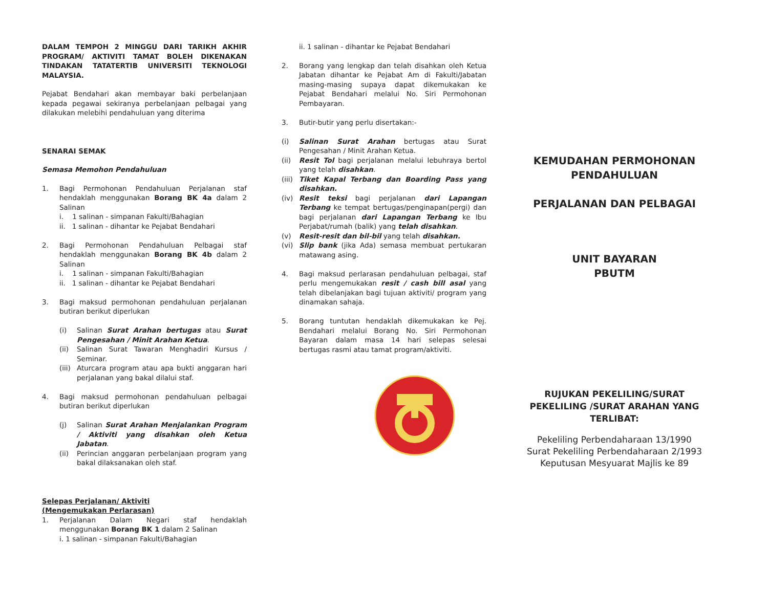DALAM TEMPOH 2 MINGGU DARI TARIKH AKHIR PROGRAM/ AKTIVITI TAMAT BOLEH DIKENAKAN TINDAKAN TATATERTIB UNIVERSITI TEKNOLOGI MALAYSIA.
Pejabat Bendahari akan membayar baki perbelanjaan kepada pegawai sekiranya perbelanjaan pelbagai yang dilakukan melebihi pendahuluan yang diterima
SENARAI SEMAK
Semasa Memohon Pendahuluan
1. Bagi Permohonan Pendahuluan Perjalanan staf hendaklah menggunakan Borang BK 4a dalam 2 Salinan
i. 1 salinan - simpanan Fakulti/Bahagian
ii. 1 salinan - dihantar ke Pejabat Bendahari
2. Bagi Permohonan Pendahuluan Pelbagai staf hendaklah menggunakan Borang BK 4b dalam 2 Salinan
i. 1 salinan - simpanan Fakulti/Bahagian
ii. 1 salinan - dihantar ke Pejabat Bendahari
3. Bagi maksud permohonan pendahuluan perjalanan butiran berikut diperlukan
(i) Salinan Surat Arahan bertugas atau Surat Pengesahan / Minit Arahan Ketua.
(ii) Salinan Surat Tawaran Menghadiri Kursus / Seminar.
(iii)
Aturcara program atau apa bukti anggaran hari perjalanan yang bakal dilalui staf.
4. Bagi maksud permohonan pendahuluan pelbagai butiran berikut diperlukan
(j) Salinan Surat Arahan Menjalankan Program / Aktiviti yang disahkan oleh Ketua Jabatan.
(ii) Perincian anggaran perbelanjaan program yang bakal dilaksanakan oleh staf.
Selepas Perjalanan/ Aktiviti
(Mengemukakan Perlarasan)
1. Perjalanan Dalam Negari staf hendaklah menggunakan Borang BK 1 dalam 2 Salinan
i. 1 salinan - simpanan Fakulti/Bahagian
ii. 1 salinan - dihantar ke Pejabat Bendahari
2. Borang yang lengkap dan telah disahkan oleh Ketua Jabatan dihantar ke Pejabat Am di Fakulti/Jabatan masing-masing supaya dapat dikemukakan ke Pejabat Bendahari melalui No. Siri Permohonan Pembayaran.
3. Butir-butir yang perlu disertakan:-
(i) Salinan Surat Arahan bertugas atau Surat Pengesahan / Minit Arahan Ketua.
(ii) Resit Tol bagi perjalanan melalui lebuhraya bertol yang telah disahkan.
(iii)
Tiket Kapal Terbang dan Boarding Pass yang disahkan.
(iv) Resit teksi bagi perjalanan dari Lapangan Terbang ke tempat bertugas/penginapan(pergi) dan bagi perjalanan dari Lapangan Terbang ke Ibu Perjabat/rumah (balik) yang telah disahkan.
(v) Resit-resit dan bil-bil yang telah disahkan.
(vi) Slip bank (jika Ada) semasa membuat pertukaran matawang asing.
4. Bagi maksud perlarasan pendahuluan pelbagai, staf perlu mengemukakan resit / cash bill asal yang telah dibelanjakan bagi tujuan aktiviti/ program yang dinamakan sahaja.
5. Borang tuntutan hendaklah dikemukakan ke Pej. Bendahari melalui Borang No. Siri Permohonan Bayaran dalam masa 14 hari selepas selesai bertugas rasmi atau tamat program/aktiviti.
KEMUDAHAN PERMOHONAN PENDAHULUAN
PERJALANAN DAN PELBAGAI
UNIT BAYARAN
PBUTM
RUJUKAN PEKELILING/SURAT PEKELILING /SURAT ARAHAN YANG TERLIBAT:
Pekeliling Perbendaharaan 13/1990
Surat Pekeliling Perbendaharaan 2/1993
Keputusan Mesyuarat Majlis ke 89